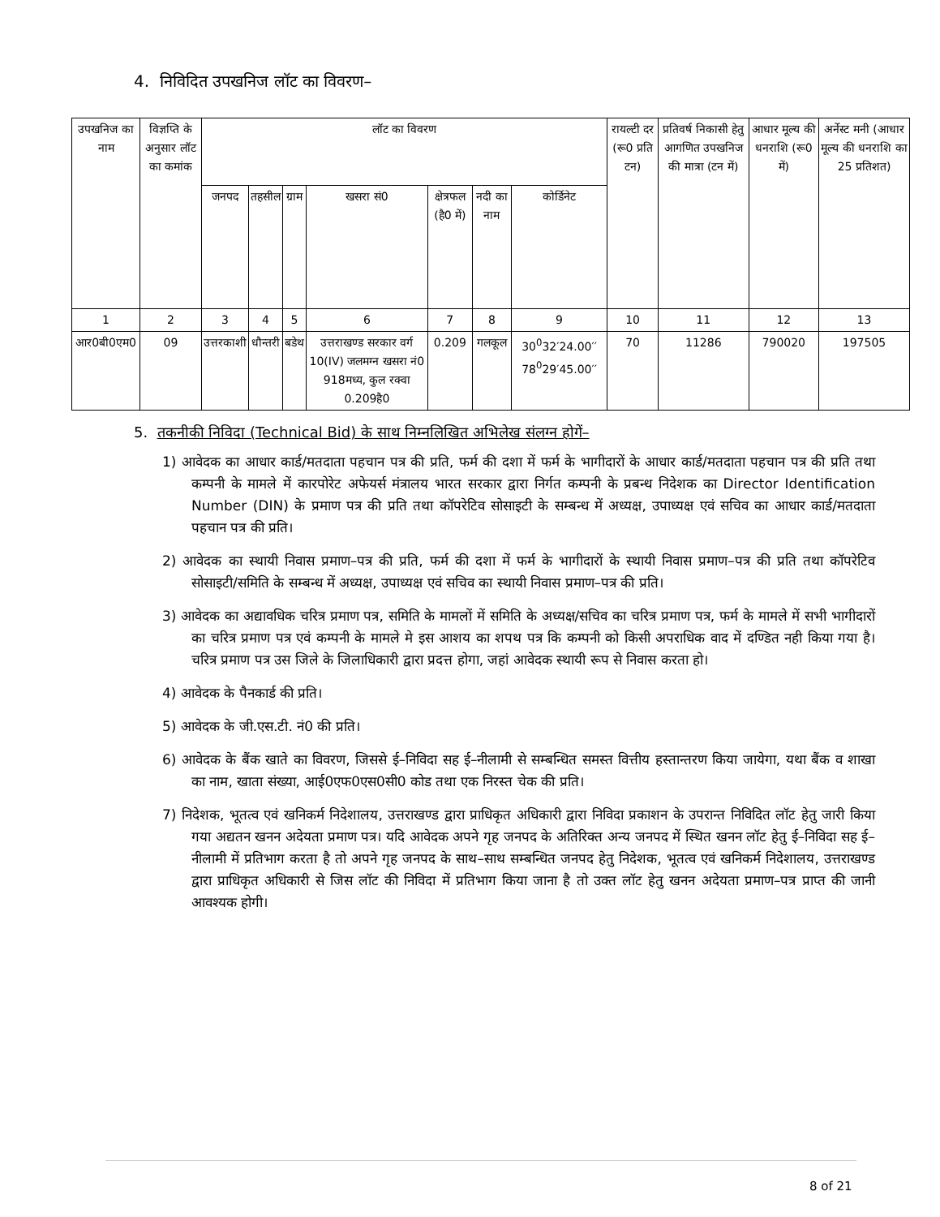4. निविदित उपखनिज लॉट का विवरण–
| उपखनिज का नाम | विज्ञप्ति के अनुसार लॉट का कमांक | लॉट का विवरण | | | | | | | रायल्टी दर (रू0 प्रति टन) | प्रतिवर्ष निकासी हेतु आगणित उपखनिज की मात्रा (टन में) | आधार मूल्य की धनराशि (रू0 में) | अर्नेस्ट मनी (आधार मूल्य की धनराशि का 25 प्रतिशत) |
| --- | --- | --- | --- | --- | --- | --- | --- | --- | --- | --- | --- | --- |
| | | जनपद | तहसील | ग्राम | खसरा सं0 | क्षेत्रफल (है0 में) | नदी का नाम | कोर्डिनेट | | | | |
| 1 | 2 | 3 | 4 | 5 | 6 | 7 | 8 | 9 | 10 | 11 | 12 | 13 |
| आर0बी0एम0 | 09 | उत्तरकाशी | धौन्तरी | बडेथ | उत्तराखण्ड सरकार वर्ग 10(IV) जलमग्न खसरा नं0 918मध्य, कुल रक्वा 0.209है0 | 0.209 | गलकूल | 30<sup>0</sup>32′24.00′′ 78<sup>0</sup>29′45.00′′ | 70 | 11286 | 790020 | 197505 |
5. तकनीकी निविदा (Technical Bid) के साथ निम्नलिखित अभिलेख संलग्न होगें–
1) आवेदक का आधार कार्ड/मतदाता पहचान पत्र की प्रति, फर्म की दशा में फर्म के भागीदारों के आधार कार्ड/मतदाता पहचान पत्र की प्रति तथा कम्पनी के मामले में कारपोरेट अफेयर्स मंत्रालय भारत सरकार द्वारा निर्गत कम्पनी के प्रबन्ध निदेशक का Director Identification Number (DIN) के प्रमाण पत्र की प्रति तथा कॉपरेटिव सोसाइटी के सम्बन्ध में अध्यक्ष, उपाध्यक्ष एवं सचिव का आधार कार्ड/मतदाता पहचान पत्र की प्रति।
2) आवेदक का स्थायी निवास प्रमाण–पत्र की प्रति, फर्म की दशा में फर्म के भागीदारों के स्थायी निवास प्रमाण–पत्र की प्रति तथा कॉपरेटिव सोसाइटी/समिति के सम्बन्ध में अध्यक्ष, उपाध्यक्ष एवं सचिव का स्थायी निवास प्रमाण–पत्र की प्रति।
3) आवेदक का अद्यावधिक चरित्र प्रमाण पत्र, समिति के मामलों में समिति के अध्यक्ष/सचिव का चरित्र प्रमाण पत्र, फर्म के मामले में सभी भागीदारों का चरित्र प्रमाण पत्र एवं कम्पनी के मामले मे इस आशय का शपथ पत्र कि कम्पनी को किसी अपराधिक वाद में दण्डित नही किया गया है। चरित्र प्रमाण पत्र उस जिले के जिलाधिकारी द्वारा प्रदत्त होगा, जहां आवेदक स्थायी रूप से निवास करता हो।
4) आवेदक के पैनकार्ड की प्रति।
5) आवेदक के जी.एस.टी. नं0 की प्रति।
6) आवेदक के बैंक खाते का विवरण, जिससे ई–निविदा सह ई–नीलामी से सम्बन्धित समस्त वित्तीय हस्तान्तरण किया जायेगा, यथा बैंक व शाखा का नाम, खाता संख्या, आई0एफ0एस0सी0 कोड तथा एक निरस्त चेक की प्रति।
7) निदेशक, भूतत्व एवं खनिकर्म निदेशालय, उत्तराखण्ड द्वारा प्राधिकृत अधिकारी द्वारा निविदा प्रकाशन के उपरान्त निविदित लॉट हेतु जारी किया गया अद्यतन खनन अदेयता प्रमाण पत्र। यदि आवेदक अपने गृह जनपद के अतिरिक्त अन्य जनपद में स्थित खनन लॉट हेतु ई–निविदा सह ई–नीलामी में प्रतिभाग करता है तो अपने गृह जनपद के साथ–साथ सम्बन्धित जनपद हेतु निदेशक, भूतत्व एवं खनिकर्म निदेशालय, उत्तराखण्ड द्वारा प्राधिकृत अधिकारी से जिस लॉट की निविदा में प्रतिभाग किया जाना है तो उक्त लॉट हेतु खनन अदेयता प्रमाण–पत्र प्राप्त की जानी आवश्यक होगी।
8 of 21